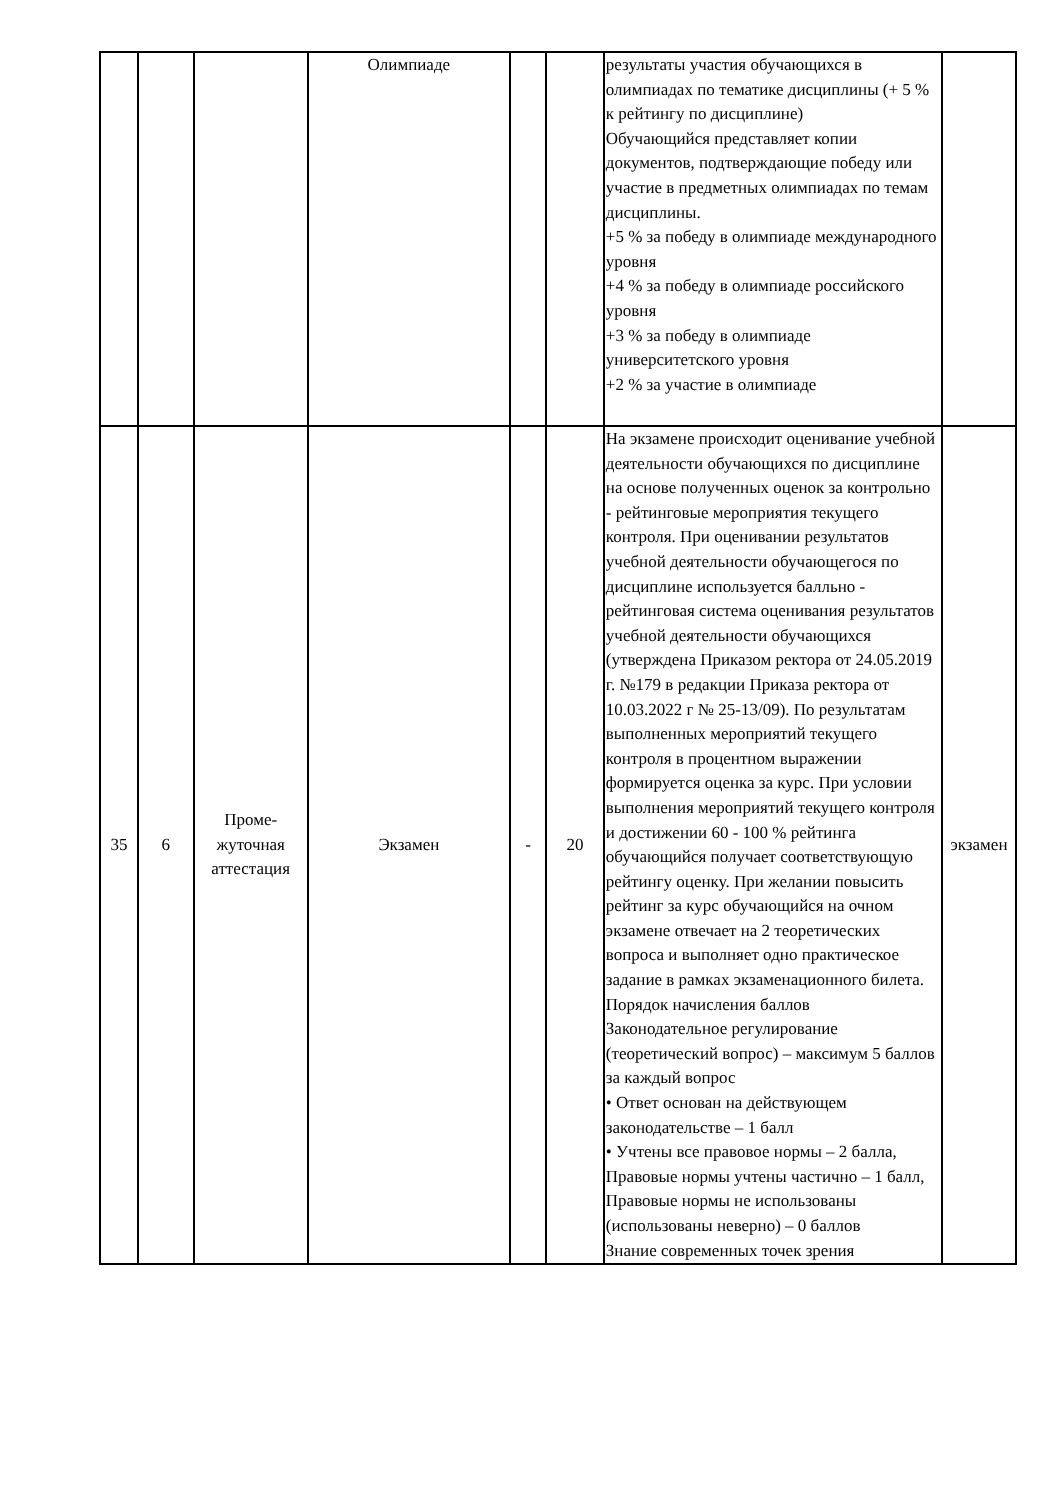| | | | Олимпиаде | | | результаты участия обучающихся в олимпиадах по тематике дисциплины (+ 5 % к рейтингу по дисциплине) Обучающийся представляет копии документов, подтверждающие победу или участие в предметных олимпиадах по темам дисциплины. +5 % за победу в олимпиаде международного уровня +4 % за победу в олимпиаде российского уровня +3 % за победу в олимпиаде университетского уровня +2 % за участие в олимпиаде | |
| 35 | 6 | Проме- жуточная аттестация | Экзамен | - | 20 | На экзамене происходит оценивание учебной деятельности обучающихся по дисциплине на основе полученных оценок за контрольно - рейтинговые мероприятия текущего контроля. При оценивании результатов учебной деятельности обучающегося по дисциплине используется балльно - рейтинговая система оценивания результатов учебной деятельности обучающихся (утверждена Приказом ректора от 24.05.2019 г. №179 в редакции Приказа ректора от 10.03.2022 г № 25-13/09). По результатам выполненных мероприятий текущего контроля в процентном выражении формируется оценка за курс. При условии выполнения мероприятий текущего контроля и достижении 60 - 100 % рейтинга обучающийся получает соответствующую рейтингу оценку. При желании повысить рейтинг за курс обучающийся на очном экзамене отвечает на 2 теоретических вопроса и выполняет одно практическое задание в рамках экзаменационного билета. Порядок начисления баллов Законодательное регулирование (теоретический вопрос) – максимум 5 баллов за каждый вопрос • Ответ основан на действующем законодательстве – 1 балл • Учтены все правовое нормы – 2 балла, Правовые нормы учтены частично – 1 балл, Правовые нормы не использованы (использованы неверно) – 0 баллов Знание современных точек зрения | экзамен |